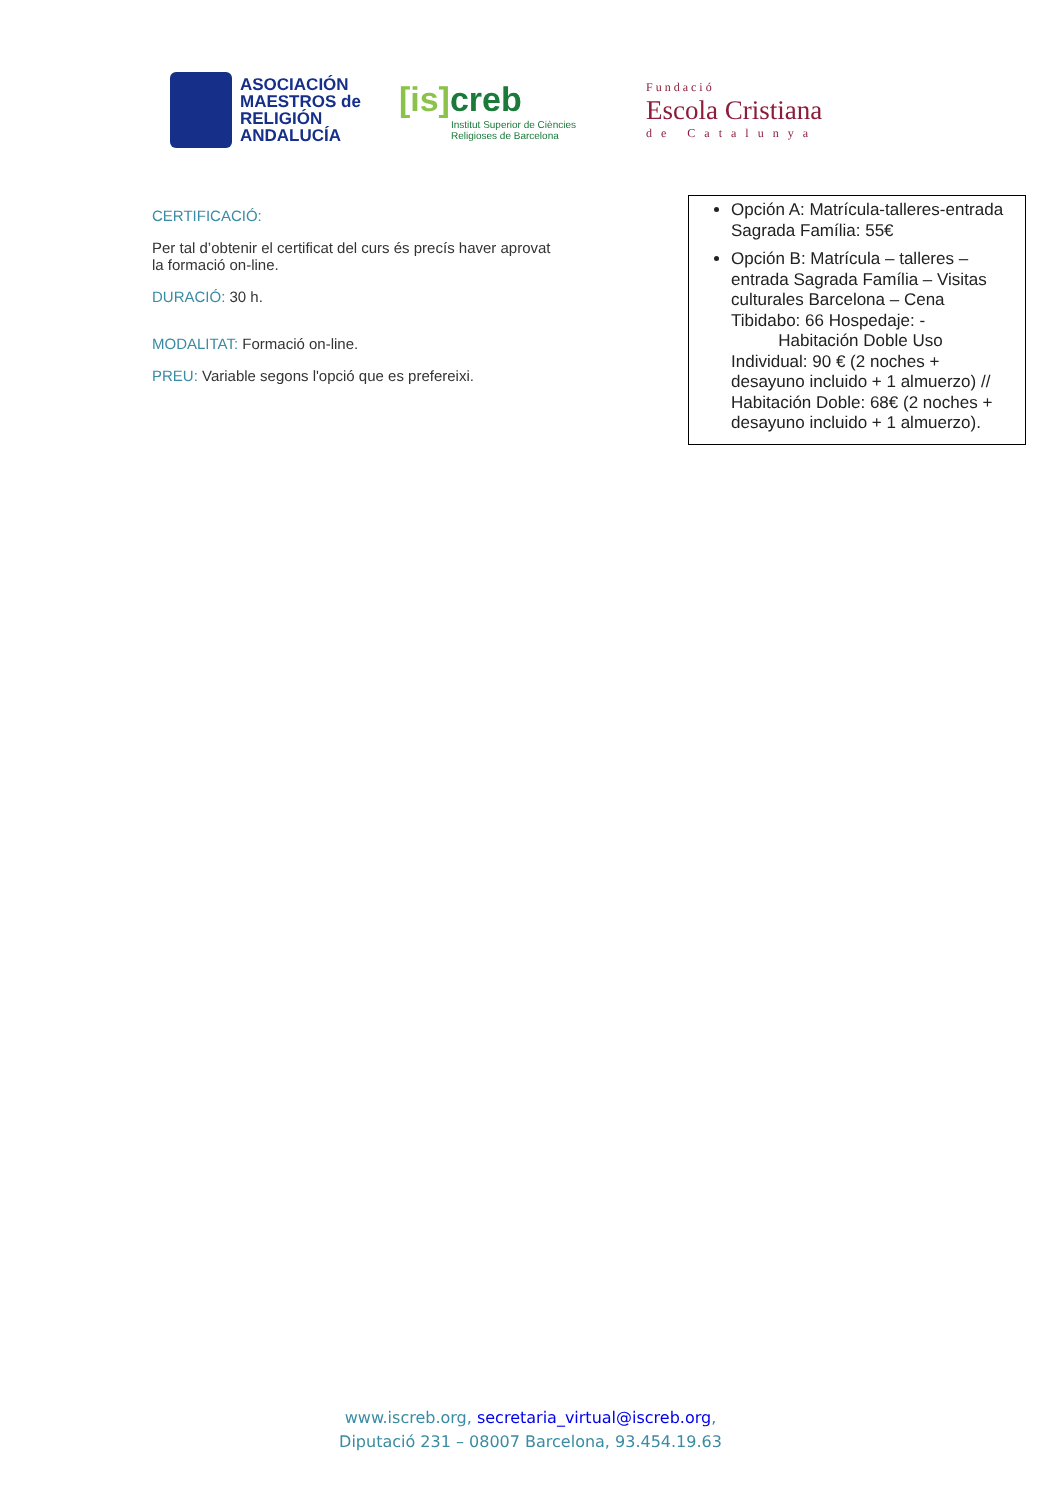ASOCIACIÓN
MAESTROS de
RELIGIÓN
ANDALUCÍA
[is] creb
Institut Superior de Ciències
Religioses de Barcelona
Fundació
Escola Cristiana
de Catalunya
CERTIFICACIÓ:
Per tal d’obtenir el certificat del curs és precís haver aprovat la formació on-line.
DURACIÓ: 30 h.
MODALITAT: Formació on-line.
PREU: Variable segons l'opció que es prefereixi.
Opción A: Matrícula-talleres-entrada Sagrada Família: 55€
Opción B: Matrícula – talleres – entrada Sagrada Família – Visitas culturales Barcelona – Cena Tibidabo: 66 Hospedaje: -
Habitación Doble Uso Individual: 90 € (2 noches + desayuno incluido + 1 almuerzo) // Habitación Doble: 68€ (2 noches + desayuno incluido + 1 almuerzo).
www.iscreb.org, secretaria_virtual@iscreb.org,
Diputació 231 – 08007 Barcelona, 93.454.19.63